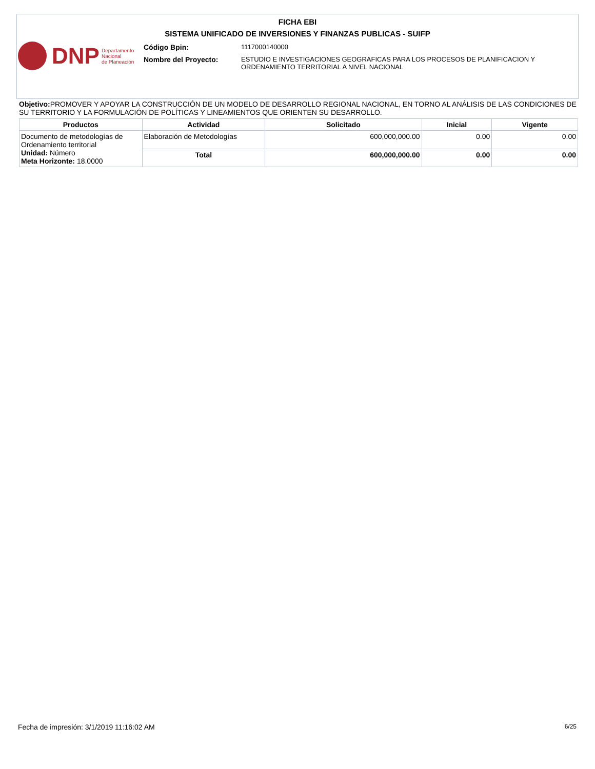FICHA EBI
SISTEMA UNIFICADO DE INVERSIONES Y FINANZAS PUBLICAS - SUIFP
DNP Departamento
Nacional
de Planeación
Código Bpin: 1117000140000
Nombre del Proyecto:
ESTUDIO E INVESTIGACIONES GEOGRAFICAS PARA LOS PROCESOS DE PLANIFICACION Y
ORDENAMIENTO TERRITORIAL A NIVEL NACIONAL
Objetivo: PROMOVER Y APOYAR LA CONSTRUCCIÓN DE UN MODELO DE DESARROLLO REGIONAL NACIONAL, EN TORNO AL ANÁLISIS DE LAS CONDICIONES DE SU TERRITORIO Y LA FORMULACIÓN DE POLÍTICAS Y LINEAMIENTOS QUE ORIENTEN SU DESARROLLO.
| Productos | Actividad | Solicitado | Inicial | Vigente |
| --- | --- | --- | --- | --- |
| Documento de metodologías de Ordenamiento territorial Unidad: Número Meta Horizonte: 18.0000 | Elaboración de Metodologías | 600,000,000.00 | 0.00 | 0.00 |
| | Total | 600,000,000.00 | 0.00 | 0.00 |
Fecha de impresión: 3/1/2019 11:16:02 AM 6/25